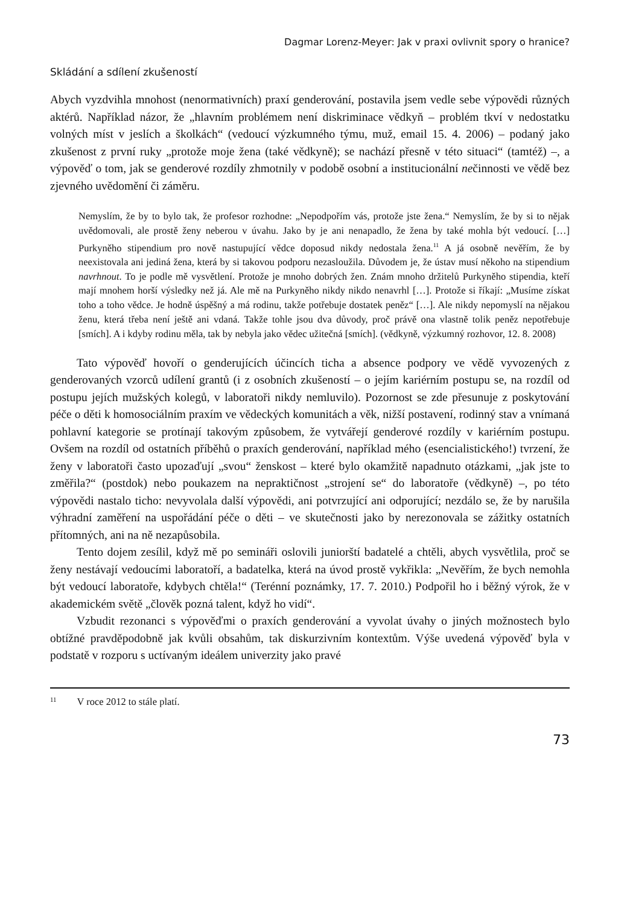Dagmar Lorenz-Meyer: Jak v praxi ovlivnit spory o hranice?
Skládání a sdílení zkušeností
Abych vyzdvihla mnohost (nenormativních) praxí genderování, postavila jsem vedle sebe výpovědi různých aktérů. Například názor, že „hlavním problémem není diskriminace vědkyň – problém tkví v nedostatku volných míst v jeslích a školkách“ (vedoucí výzkumného týmu, muž, email 15. 4. 2006) – podaný jako zkušenost z první ruky „protože moje žena (také vědkyně); se nachází přesně v této situaci“ (tamtéž) –, a výpověď o tom, jak se genderové rozdíly zhmotnily v podobě osobní a institucionální nečinnosti ve vědě bez zjevného uvědomění či záměru.
Nemyslím, že by to bylo tak, že profesor rozhodne: „Nepodpořím vás, protože jste žena.“ Nemyslím, že by si to nějak uvědomovali, ale prostě ženy neberou v úvahu. Jako by je ani nenapadlo, že žena by také mohla být vedoucí. […] Purkyněho stipendium pro nově nastupující vědce doposud nikdy nedostala žena.<sup>11</sup> A já osobně nevěřím, že by neexistovala ani jediná žena, která by si takovou podporu nezasloužila. Důvodem je, že ústav musí někoho na stipendium navrhnout. To je podle mě vysvětlení. Protože je mnoho dobrých žen. Znám mnoho držitelů Purkyněho stipendia, kteří mají mnohem horší výsledky než já. Ale mě na Purkyněho nikdy nikdo nenavrhl […]. Protože si říkají: „Musíme získat toho a toho vědce. Je hodně úspěšný a má rodinu, takže potřebuje dostatek peněz“ […]. Ale nikdy nepomyslí na nějakou ženu, která třeba není ještě ani vdaná. Takže tohle jsou dva důvody, proč právě ona vlastně tolik peněz nepotřebuje [smích]. A i kdyby rodinu měla, tak by nebyla jako vědec užitečná [smích]. (vědkyně, výzkumný rozhovor, 12. 8. 2008)
Tato výpověď hovoří o genderujících účincích ticha a absence podpory ve vědě vyvozených z genderovaných vzorců udílení grantů (i z osobních zkušeností – o jejím kariérním postupu se, na rozdíl od postupu jejích mužských kolegů, v laboratoři nikdy nemluvilo). Pozornost se zde přesunuje z poskytování péče o děti k homosociálním praxím ve vědeckých komunitách a věk, nižší postavení, rodinný stav a vnímaná pohlavní kategorie se protínají takovým způsobem, že vytvářejí genderové rozdíly v kariérním postupu. Ovšem na rozdíl od ostatních příběhů o praxích genderování, například mého (esencialistického!) tvrzení, že ženy v laboratoři často upozaďují „svou“ ženskost – které bylo okamžitě napadnuto otázkami, „jak jste to změřila?“ (postdok) nebo poukazem na nepraktičnost „strojení se“ do laboratoře (vědkyně) –, po této výpovědi nastalo ticho: nevyvolala další výpovědi, ani potvrzující ani odporující; nezdálo se, že by narušila výhradní zaměření na uspořádání péče o děti – ve skutečnosti jako by nerezonovala se zážitky ostatních přítomných, ani na ně nezapůsobila.
Tento dojem zesílil, když mě po semináři oslovili juniorští badatelé a chtěli, abych vysvětlila, proč se ženy nestávají vedoucími laboratoří, a badatelka, která na úvod prostě vykřikla: „Nevěřím, že bych nemohla být vedoucí laboratoře, kdybych chtěla!“ (Terénní poznámky, 17. 7. 2010.) Podpořil ho i běžný výrok, že v akademickém světě „člověk pozná talent, když ho vidí“.
Vzbudit rezonanci s výpověďmi o praxích genderování a vyvolat úvahy o jiných možnostech bylo obtížné pravděpodobně jak kvůli obsahům, tak diskurzivním kontextům. Výše uvedená výpověď byla v podstatě v rozporu s uctívaným ideálem univerzity jako pravé
<sup>11</sup> V roce 2012 to stále platí.
73